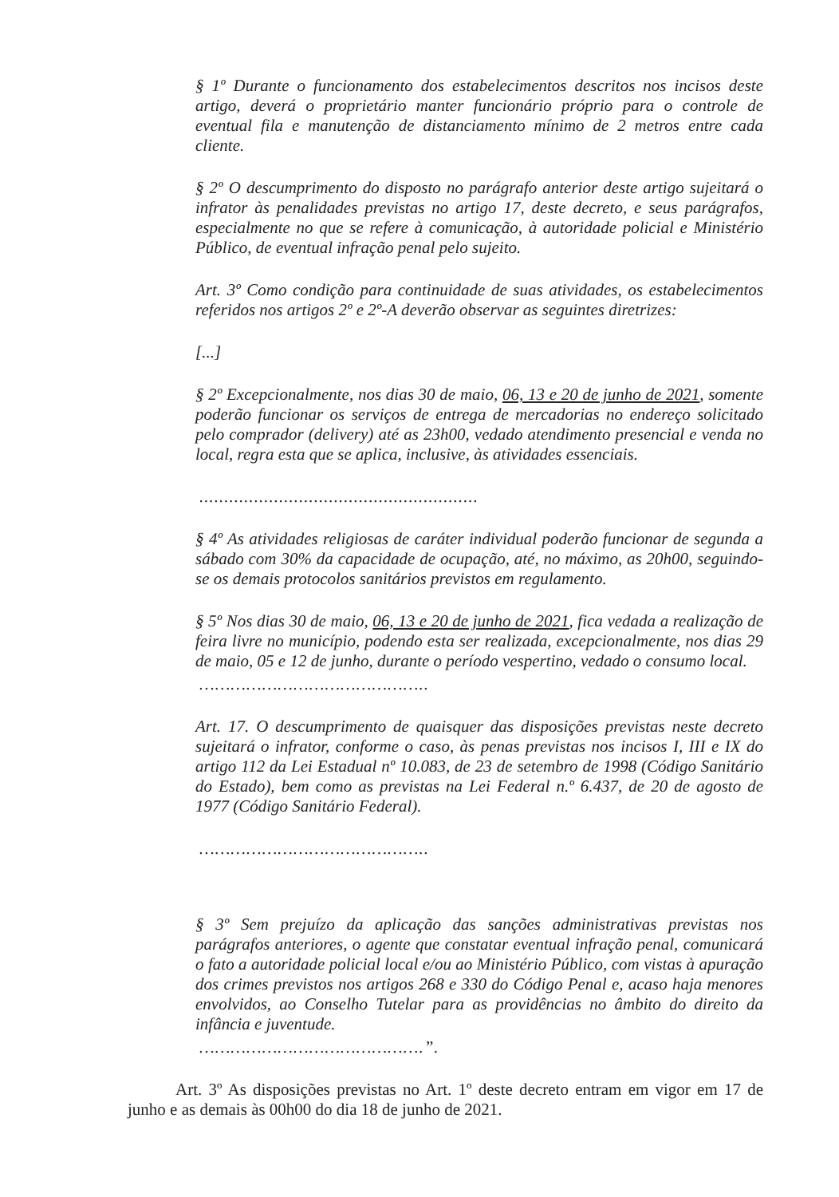§ 1º Durante o funcionamento dos estabelecimentos descritos nos incisos deste artigo, deverá o proprietário manter funcionário próprio para o controle de eventual fila e manutenção de distanciamento mínimo de 2 metros entre cada cliente.
§ 2º O descumprimento do disposto no parágrafo anterior deste artigo sujeitará o infrator às penalidades previstas no artigo 17, deste decreto, e seus parágrafos, especialmente no que se refere à comunicação, à autoridade policial e Ministério Público, de eventual infração penal pelo sujeito.
Art. 3º Como condição para continuidade de suas atividades, os estabelecimentos referidos nos artigos 2º e 2º-A deverão observar as seguintes diretrizes:
[...]
§ 2º Excepcionalmente, nos dias 30 de maio, 06, 13 e 20 de junho de 2021, somente poderão funcionar os serviços de entrega de mercadorias no endereço solicitado pelo comprador (delivery) até as 23h00, vedado atendimento presencial e venda no local, regra esta que se aplica, inclusive, às atividades essenciais.
........................................................
§ 4º As atividades religiosas de caráter individual poderão funcionar de segunda a sábado com 30% da capacidade de ocupação, até, no máximo, as 20h00, seguindo-se os demais protocolos sanitários previstos em regulamento.
§ 5º Nos dias 30 de maio, 06, 13 e 20 de junho de 2021, fica vedada a realização de feira livre no município, podendo esta ser realizada, excepcionalmente, nos dias 29 de maio, 05 e 12 de junho, durante o período vespertino, vedado o consumo local.
……………………………………..
Art. 17. O descumprimento de quaisquer das disposições previstas neste decreto sujeitará o infrator, conforme o caso, às penas previstas nos incisos I, III e IX do artigo 112 da Lei Estadual nº 10.083, de 23 de setembro de 1998 (Código Sanitário do Estado), bem como as previstas na Lei Federal n.º 6.437, de 20 de agosto de 1977 (Código Sanitário Federal).
……………………………………..
§ 3º Sem prejuízo da aplicação das sanções administrativas previstas nos parágrafos anteriores, o agente que constatar eventual infração penal, comunicará o fato a autoridade policial local e/ou ao Ministério Público, com vistas à apuração dos crimes previstos nos artigos 268 e 330 do Código Penal e, acaso haja menores envolvidos, ao Conselho Tutelar para as providências no âmbito do direito da infância e juventude.
…………………………………….”.
Art. 3º As disposições previstas no Art. 1º deste decreto entram em vigor em 17 de junho e as demais às 00h00 do dia 18 de junho de 2021.